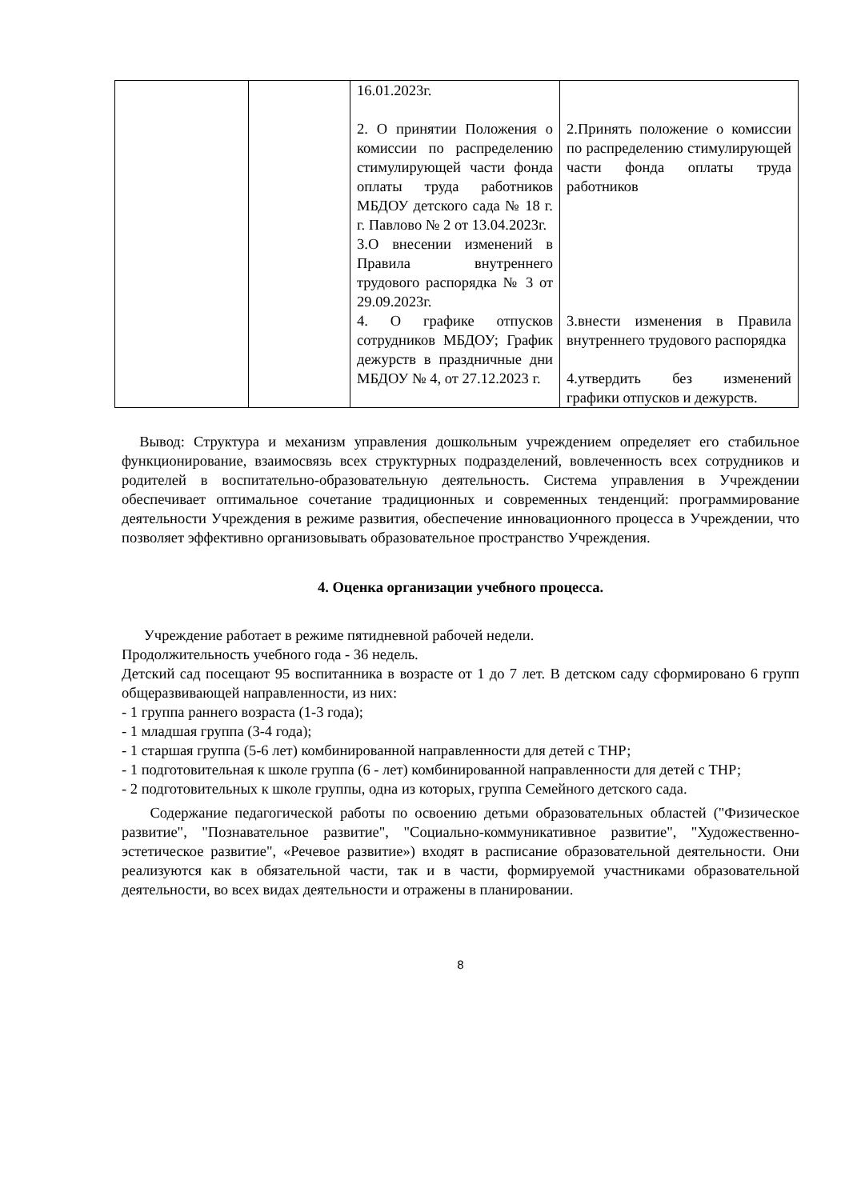| | | 16.01.2023г. 2. О принятии Положения о комиссии по распределению стимулирующей части фонда оплаты труда работников МБДОУ детского сада № 18 г. г. Павлово № 2 от 13.04.2023г. 3.О внесении изменений в Правила внутреннего трудового распорядка № 3 от 29.09.2023г. 4. О графике отпусков сотрудников МБДОУ; График дежурств в праздничные дни МБДОУ № 4, от 27.12.2023 г. | 2.Принять положение о комиссии по распределению стимулирующей части фонда оплаты труда работников 3.внести изменения в Правила внутреннего трудового распорядка 4.утвердить без изменений графики отпусков и дежурств. |
Вывод: Структура и механизм управления дошкольным учреждением определяет его стабильное функционирование, взаимосвязь всех структурных подразделений, вовлеченность всех сотрудников и родителей в воспитательно-образовательную деятельность. Система управления в Учреждении обеспечивает оптимальное сочетание традиционных и современных тенденций: программирование деятельности Учреждения в режиме развития, обеспечение инновационного процесса в Учреждении, что позволяет эффективно организовывать образовательное пространство Учреждения.
4. Оценка организации учебного процесса.
Учреждение работает в режиме пятидневной рабочей недели.
Продолжительность учебного года - 36 недель.
Детский сад посещают 95 воспитанника в возрасте от 1 до 7 лет. В детском саду сформировано 6 групп общеразвивающей направленности, из них:
- 1 группа раннего возраста (1-3 года);
- 1 младшая группа (3-4 года);
- 1 старшая группа (5-6 лет) комбинированной направленности для детей с ТНР;
- 1 подготовительная к школе группа (6 - лет) комбинированной направленности для детей с ТНР;
- 2 подготовительных к школе группы, одна из которых, группа Семейного детского сада.
Содержание педагогической работы по освоению детьми образовательных областей ("Физическое развитие", "Познавательное развитие", "Социально-коммуникативное развитие", "Художественно-эстетическое развитие", «Речевое развитие») входят в расписание образовательной деятельности. Они реализуются как в обязательной части, так и в части, формируемой участниками образовательной деятельности, во всех видах деятельности и отражены в планировании.
8